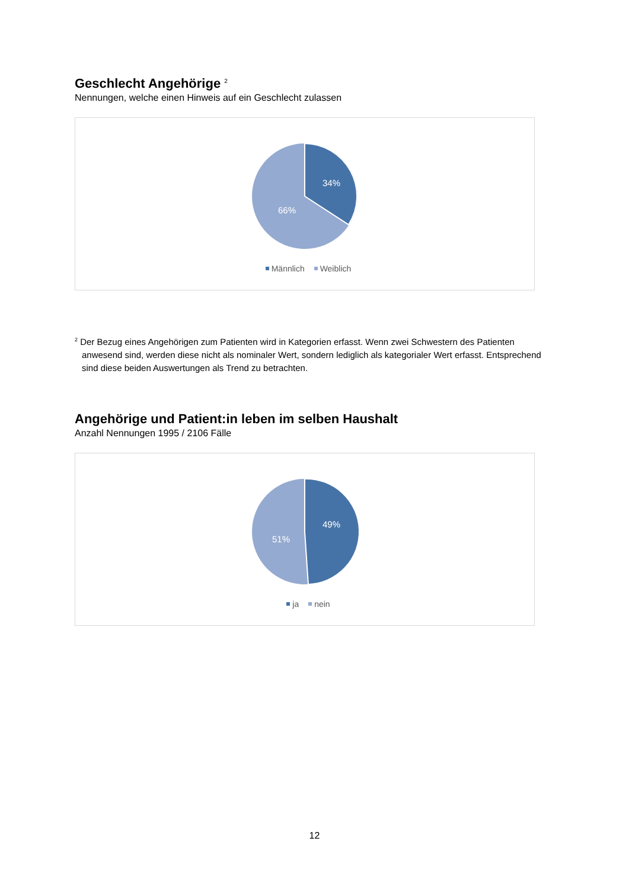Geschlecht Angehörige <sup>2</sup>
Nennungen, welche einen Hinweis auf ein Geschlecht zulassen
34%
66%
Männlich Weiblich
<sup>2</sup> Der Bezug eines Angehörigen zum Patienten wird in Kategorien erfasst. Wenn zwei Schwestern des Patienten anwesend sind, werden diese nicht als nominaler Wert, sondern lediglich als kategorialer Wert erfasst. Entsprechend sind diese beiden Auswertungen als Trend zu betrachten.
Angehörige und Patient:in leben im selben Haushalt
Anzahl Nennungen 1995 / 2106 Fälle
49%
51%
ja nein
12